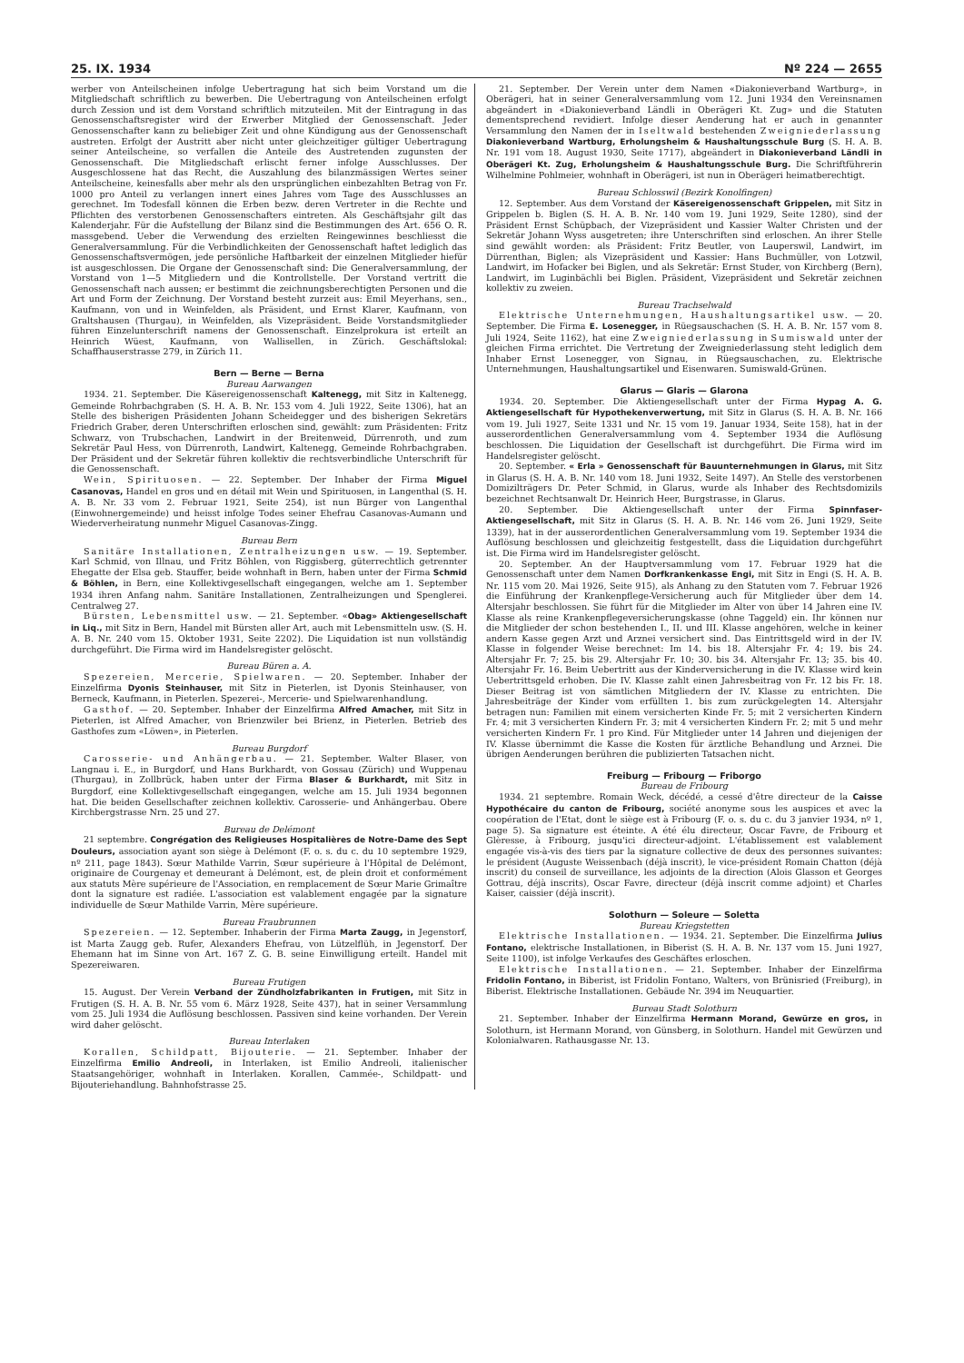25. IX. 1934 Nº 224 — 2655
werber von Anteilscheinen infolge Uebertragung hat sich beim Vorstand um die Mitgliedschaft schriftlich zu bewerben. Die Uebertragung von Anteilscheinen erfolgt durch Zession und ist dem Vorstand schriftlich mitzuteilen. Mit der Eintragung in das Genossenschaftsregister wird der Erwerber Mitglied der Genossenschaft. Jeder Genossenschafter kann zu beliebiger Zeit und ohne Kündigung aus der Genossenschaft austreten. Erfolgt der Austritt aber nicht unter gleichzeitiger gültiger Uebertragung seiner Anteilscheine, so verfallen die Anteile des Austretenden zugunsten der Genossenschaft. Die Mitgliedschaft erlischt ferner infolge Ausschlusses. Der Ausgeschlossene hat das Recht, die Auszahlung des bilanzmässigen Wertes seiner Anteilscheine, keinesfalls aber mehr als den ursprünglichen einbezahlten Betrag von Fr. 1000 pro Anteil zu verlangen innert eines Jahres vom Tage des Ausschlusses an gerechnet. Im Todesfall können die Erben bezw. deren Vertreter in die Rechte und Pflichten des verstorbenen Genossenschafters eintreten. Als Geschäftsjahr gilt das Kalenderjahr. Für die Aufstellung der Bilanz sind die Bestimmungen des Art. 656 O. R. massgebend. Ueber die Verwendung des erzielten Reingewinnes beschliesst die Generalversammlung. Für die Verbindlichkeiten der Genossenschaft haftet lediglich das Genossenschaftsvermögen, jede persönliche Haftbarkeit der einzelnen Mitglieder hiefür ist ausgeschlossen. Die Organe der Genossenschaft sind: Die Generalversammlung, der Vorstand von 1—5 Mitgliedern und die Kontrollstelle. Der Vorstand vertritt die Genossenschaft nach aussen; er bestimmt die zeichnungsberechtigten Personen und die Art und Form der Zeichnung. Der Vorstand besteht zurzeit aus: Emil Meyerhans, sen., Kaufmann, von und in Weinfelden, als Präsident, und Ernst Klarer, Kaufmann, von Graltshausen (Thurgau), in Weinfelden, als Vizepräsident. Beide Vorstandsmitglieder führen Einzelunterschrift namens der Genossenschaft. Einzelprokura ist erteilt an Heinrich Wüest, Kaufmann, von Wallisellen, in Zürich. Geschäftslokal: Schaffhauserstrasse 279, in Zürich 11.
Bern — Berne — Berna
Bureau Aarwangen
1934. 21. September. Die Käsereigenossenschaft Kaltenegg, mit Sitz in Kaltenegg, Gemeinde Rohrbachgraben (S. H. A. B. Nr. 153 vom 4. Juli 1922, Seite 1306), hat an Stelle des bisherigen Präsidenten Johann Scheidegger und des bisherigen Sekretärs Friedrich Graber, deren Unterschriften erloschen sind, gewählt: zum Präsidenten: Fritz Schwarz, von Trubschachen, Landwirt in der Breitenweid, Dürrenroth, und zum Sekretär Paul Hess, von Dürrenroth, Landwirt, Kaltenegg, Gemeinde Rohrbachgraben. Der Präsident und der Sekretär führen kollektiv die rechtsverbindliche Unterschrift für die Genossenschaft.
Wein, Spirituosen. — 22. September. Der Inhaber der Firma Miguel Casanovas, Handel en gros und en détail mit Wein und Spirituosen, in Langenthal (S. H. A. B. Nr. 33 vom 2. Februar 1921, Seite 254), ist nun Bürger von Langenthal (Einwohnergemeinde) und heisst infolge Todes seiner Ehefrau Casanovas-Aumann und Wiederverheiratung nunmehr Miguel Casanovas-Zingg.
Bureau Bern
Sanitäre Installationen, Zentralheizungen usw. — 19. September. Karl Schmid, von Illnau, und Fritz Böhlen, von Riggisberg, güterrechtlich getrennter Ehegatte der Elsa geb. Stauffer, beide wohnhaft in Bern, haben unter der Firma Schmid & Böhlen, in Bern, eine Kollektivgesellschaft eingegangen, welche am 1. September 1934 ihren Anfang nahm. Sanitäre Installationen, Zentralheizungen und Spenglerei. Centralweg 27.
Bürsten, Lebensmittel usw. — 21. September. «Obag» Aktiengesellschaft in Liq., mit Sitz in Bern, Handel mit Bürsten aller Art, auch mit Lebensmitteln usw. (S. H. A. B. Nr. 240 vom 15. Oktober 1931, Seite 2202). Die Liquidation ist nun vollständig durchgeführt. Die Firma wird im Handelsregister gelöscht.
Bureau Büren a. A.
Spezereien, Mercerie, Spielwaren. — 20. September. Inhaber der Einzelfirma Dyonis Steinhauser, mit Sitz in Pieterlen, ist Dyonis Steinhauser, von Berneck, Kaufmann, in Pieterlen. Spezerei-, Mercerie- und Spielwarenhandlung.
Gasthof. — 20. September. Inhaber der Einzelfirma Alfred Amacher, mit Sitz in Pieterlen, ist Alfred Amacher, von Brienzwiler bei Brienz, in Pieterlen. Betrieb des Gasthofes zum «Löwen», in Pieterlen.
Bureau Burgdorf
Carosserie- und Anhängerbau. — 21. September. Walter Blaser, von Langnau i. E., in Burgdorf, und Hans Burkhardt, von Gossau (Zürich) und Wuppenau (Thurgau), in Zollbrück, haben unter der Firma Blaser & Burkhardt, mit Sitz in Burgdorf, eine Kollektivgesellschaft eingegangen, welche am 15. Juli 1934 begonnen hat. Die beiden Gesellschafter zeichnen kollektiv. Carosserie- und Anhängerbau. Obere Kirchbergstrasse Nrn. 25 und 27.
Bureau de Delémont
21 septembre. Congrégation des Religieuses Hospitalières de Notre-Dame des Sept Douleurs, association ayant son siège à Delémont (F. o. s. du c. du 10 septembre 1929, nº 211, page 1843). Sœur Mathilde Varrin, Sœur supérieure à l'Hôpital de Delémont, originaire de Courgenay et demeurant à Delémont, est, de plein droit et conformément aux statuts Mère supérieure de l'Association, en remplacement de Sœur Marie Grimaître dont la signature est radiée. L'association est valablement engagée par la signature individuelle de Sœur Mathilde Varrin, Mère supérieure.
Bureau Fraubrunnen
Spezereien. — 12. September. Inhaberin der Firma Marta Zaugg, in Jegenstorf, ist Marta Zaugg geb. Rufer, Alexanders Ehefrau, von Lützelflüh, in Jegenstorf. Der Ehemann hat im Sinne von Art. 167 Z. G. B. seine Einwilligung erteilt. Handel mit Spezereiwaren.
Bureau Frutigen
15. August. Der Verein Verband der Zündholzfabrikanten in Frutigen, mit Sitz in Frutigen (S. H. A. B. Nr. 55 vom 6. März 1928, Seite 437), hat in seiner Versammlung vom 25. Juli 1934 die Auflösung beschlossen. Passiven sind keine vorhanden. Der Verein wird daher gelöscht.
Bureau Interlaken
Korallen, Schildpatt, Bijouterie. — 21. September. Inhaber der Einzelfirma Emilio Andreoli, in Interlaken, ist Emilio Andreoli, italienischer Staatsangehöriger, wohnhaft in Interlaken. Korallen, Cammée-, Schildpatt- und Bijouteriehandlung. Bahnhofstrasse 25.
21. September. Der Verein unter dem Namen «Diakonieverband Wartburg», in Oberägeri, hat in seiner Generalversammlung vom 12. Juni 1934 den Vereinsnamen abgeändert in «Diakonieverband Ländli in Oberägeri Kt. Zug» und die Statuten dementsprechend revidiert. Infolge dieser Aenderung hat er auch in genannter Versammlung den Namen der in Iseltwald bestehenden Zweigniederlassung Diakonieverband Wartburg, Erholungsheim & Haushaltungsschule Burg (S. H. A. B. Nr. 191 vom 18. August 1930, Seite 1717), abgeändert in Diakonieverband Ländli in Oberägeri Kt. Zug, Erholungsheim & Haushaltungsschule Burg. Die Schriftführerin Wilhelmine Pohlmeier, wohnhaft in Oberägeri, ist nun in Oberägeri heimatberechtigt.
Bureau Schlosswil (Bezirk Konolfingen)
12. September. Aus dem Vorstand der Käsereigenossenschaft Grippelen, mit Sitz in Grippelen b. Biglen (S. H. A. B. Nr. 140 vom 19. Juni 1929, Seite 1280), sind der Präsident Ernst Schüpbach, der Vizepräsident und Kassier Walter Christen und der Sekretär Johann Wyss ausgetreten; ihre Unterschriften sind erloschen. An ihrer Stelle sind gewählt worden: als Präsident: Fritz Beutler, von Lauperswil, Landwirt, im Dürrenthan, Biglen; als Vizepräsident und Kassier: Hans Buchmüller, von Lotzwil, Landwirt, im Hofacker bei Biglen, und als Sekretär: Ernst Studer, von Kirchberg (Bern), Landwirt, im Luginbächli bei Biglen. Präsident, Vizepräsident und Sekretär zeichnen kollektiv zu zweien.
Bureau Trachselwald
Elektrische Unternehmungen, Haushaltungsartikel usw. — 20. September. Die Firma E. Losenegger, in Rüegsauschachen (S. H. A. B. Nr. 157 vom 8. Juli 1924, Seite 1162), hat eine Zweigniederlassung in Sumiswald unter der gleichen Firma errichtet. Die Vertretung der Zweigniederlassung steht lediglich dem Inhaber Ernst Losenegger, von Signau, in Rüegsauschachen, zu. Elektrische Unternehmungen, Haushaltungsartikel und Eisenwaren. Sumiswald-Grünen.
Glarus — Glaris — Glarona
1934. 20. September. Die Aktiengesellschaft unter der Firma Hypag A. G. Aktiengesellschaft für Hypothekenverwertung, mit Sitz in Glarus (S. H. A. B. Nr. 166 vom 19. Juli 1927, Seite 1331 und Nr. 15 vom 19. Januar 1934, Seite 158), hat in der ausserordentlichen Generalversammlung vom 4. September 1934 die Auflösung beschlossen. Die Liquidation der Gesellschaft ist durchgeführt. Die Firma wird im Handelsregister gelöscht.
20. September. « Erla » Genossenschaft für Bauunternehmungen in Glarus, mit Sitz in Glarus (S. H. A. B. Nr. 140 vom 18. Juni 1932, Seite 1497). An Stelle des verstorbenen Domizilträgers Dr. Peter Schmid, in Glarus, wurde als Inhaber des Rechtsdomizils bezeichnet Rechtsanwalt Dr. Heinrich Heer, Burgstrasse, in Glarus.
20. September. Die Aktiengesellschaft unter der Firma Spinnfaser-Aktiengesellschaft, mit Sitz in Glarus (S. H. A. B. Nr. 146 vom 26. Juni 1929, Seite 1339), hat in der ausserordentlichen Generalversammlung vom 19. September 1934 die Auflösung beschlossen und gleichzeitig festgestellt, dass die Liquidation durchgeführt ist. Die Firma wird im Handelsregister gelöscht.
20. September. An der Hauptversammlung vom 17. Februar 1929 hat die Genossenschaft unter dem Namen Dorfkrankenkasse Engi, mit Sitz in Engi (S. H. A. B. Nr. 115 vom 20. Mai 1926, Seite 915), als Anhang zu den Statuten vom 7. Februar 1926 die Einführung der Krankenpflege-Versicherung auch für Mitglieder über dem 14. Altersjahr beschlossen. Sie führt für die Mitglieder im Alter von über 14 Jahren eine IV. Klasse als reine Krankenpflegeversicherungskasse (ohne Taggeld) ein. Ihr können nur die Mitglieder der schon bestehenden I., II. und III. Klasse angehören, welche in keiner andern Kasse gegen Arzt und Arznei versichert sind. Das Eintrittsgeld wird in der IV. Klasse in folgender Weise berechnet: Im 14. bis 18. Altersjahr Fr. 4; 19. bis 24. Altersjahr Fr. 7; 25. bis 29. Altersjahr Fr. 10; 30. bis 34. Altersjahr Fr. 13; 35. bis 40. Altersjahr Fr. 16. Beim Uebertritt aus der Kinderversicherung in die IV. Klasse wird kein Uebertrittsgeld erhoben. Die IV. Klasse zahlt einen Jahresbeitrag von Fr. 12 bis Fr. 18. Dieser Beitrag ist von sämtlichen Mitgliedern der IV. Klasse zu entrichten. Die Jahresbeiträge der Kinder vom erfüllten 1. bis zum zurückgelegten 14. Altersjahr betragen nun: Familien mit einem versicherten Kinde Fr. 5; mit 2 versicherten Kindern Fr. 4; mit 3 versicherten Kindern Fr. 3; mit 4 versicherten Kindern Fr. 2; mit 5 und mehr versicherten Kindern Fr. 1 pro Kind. Für Mitglieder unter 14 Jahren und diejenigen der IV. Klasse übernimmt die Kasse die Kosten für ärztliche Behandlung und Arznei. Die übrigen Aenderungen berühren die publizierten Tatsachen nicht.
Freiburg — Fribourg — Friborgo
Bureau de Fribourg
1934. 21 septembre. Romain Weck, décédé, a cessé d'être directeur de la Caisse Hypothécaire du canton de Fribourg, société anonyme sous les auspices et avec la coopération de l'Etat, dont le siège est à Fribourg (F. o. s. du c. du 3 janvier 1934, nº 1, page 5). Sa signature est éteinte. A été élu directeur, Oscar Favre, de Fribourg et Glèresse, à Fribourg, jusqu'ici directeur-adjoint. L'établissement est valablement engagée vis-à-vis des tiers par la signature collective de deux des personnes suivantes: le président (Auguste Weissenbach (déjà inscrit), le vice-président Romain Chatton (déjà inscrit) du conseil de surveillance, les adjoints de la direction (Alois Glasson et Georges Gottrau, déjà inscrits), Oscar Favre, directeur (déjà inscrit comme adjoint) et Charles Kaiser, caissier (déjà inscrit).
Solothurn — Soleure — Soletta
Bureau Kriegstetten
Elektrische Installationen. — 1934. 21. September. Die Einzelfirma Julius Fontano, elektrische Installationen, in Biberist (S. H. A. B. Nr. 137 vom 15. Juni 1927, Seite 1100), ist infolge Verkaufes des Geschäftes erloschen.
Elektrische Installationen. — 21. September. Inhaber der Einzelfirma Fridolin Fontano, in Biberist, ist Fridolin Fontano, Walters, von Brünisried (Freiburg), in Biberist. Elektrische Installationen. Gebäude Nr. 394 im Neuquartier.
Bureau Stadt Solothurn
21. September. Inhaber der Einzelfirma Hermann Morand, Gewürze en gros, in Solothurn, ist Hermann Morand, von Günsberg, in Solothurn. Handel mit Gewürzen und Kolonialwaren. Rathausgasse Nr. 13.